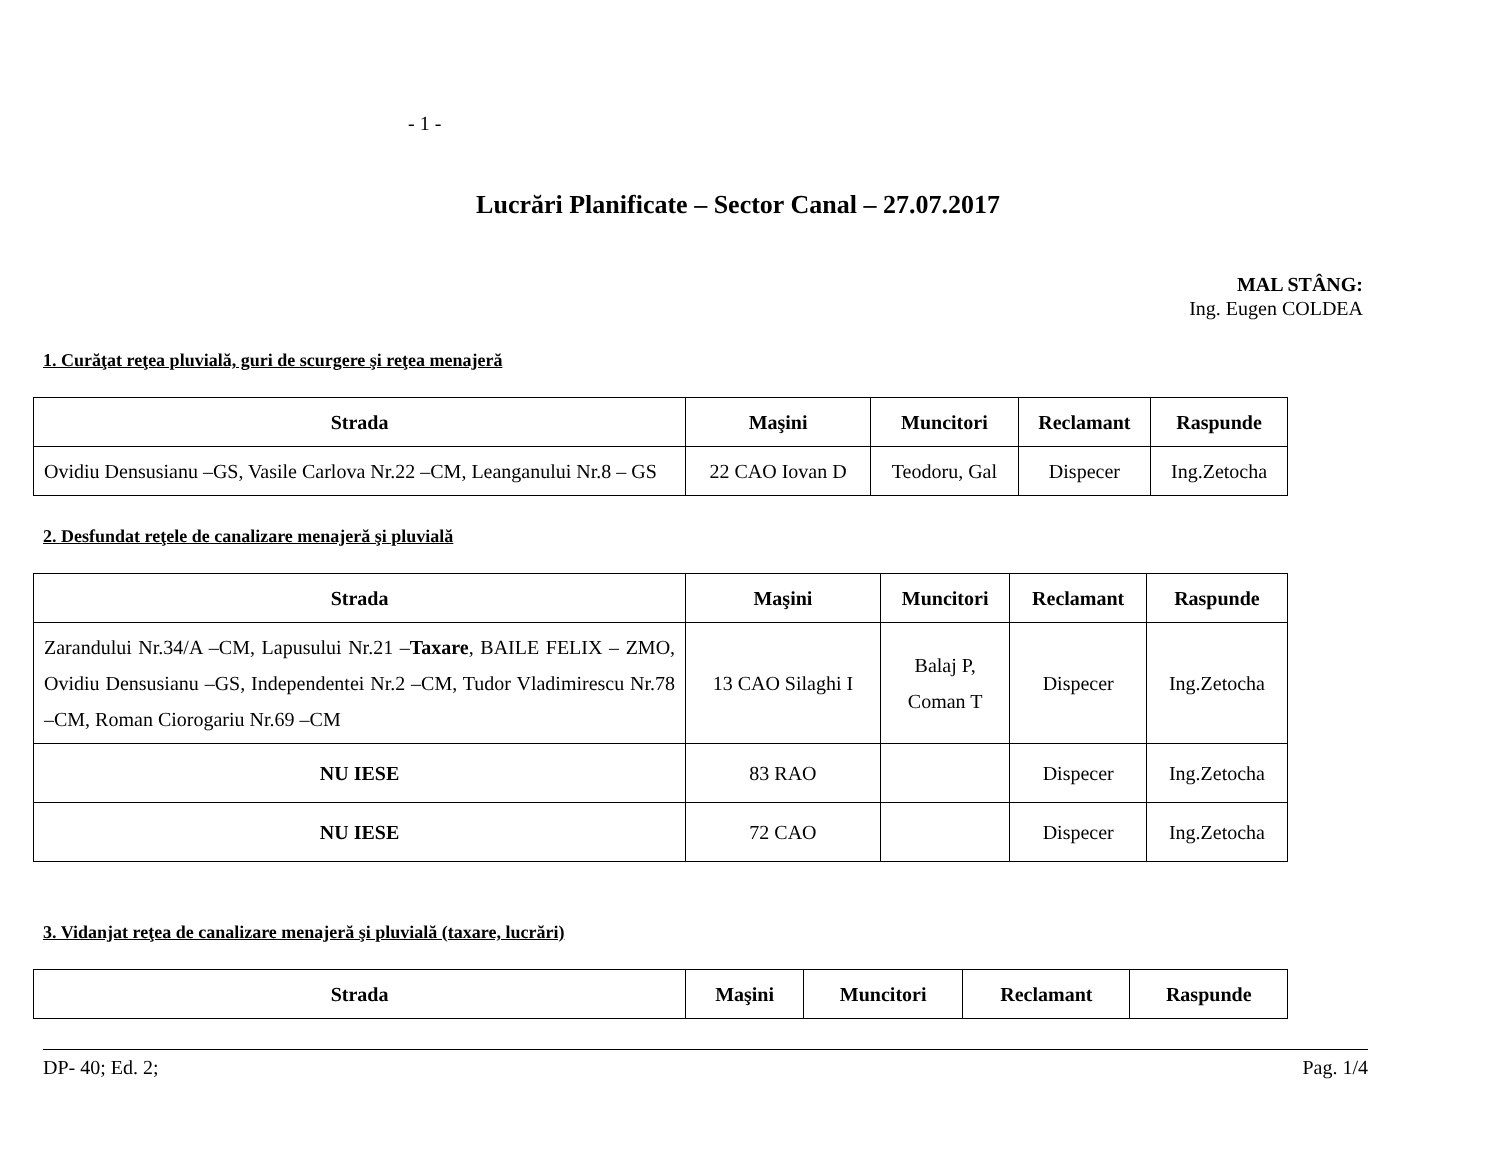- 1 -
Lucrări Planificate – Sector Canal – 27.07.2017
MAL STÂNG:
Ing. Eugen COLDEA
1. Curăţat reţea pluvială, guri de scurgere şi reţea menajeră
| Strada | Maşini | Muncitori | Reclamant | Raspunde |
| --- | --- | --- | --- | --- |
| Ovidiu Densusianu –GS, Vasile Carlova Nr.22 –CM, Leanganului Nr.8 – GS | 22 CAO Iovan D | Teodoru, Gal | Dispecer | Ing.Zetocha |
2. Desfundat reţele de canalizare menajeră şi pluvială
| Strada | Maşini | Muncitori | Reclamant | Raspunde |
| --- | --- | --- | --- | --- |
| Zarandului Nr.34/A –CM, Lapusului Nr.21 – Taxare , BAILE FELIX – ZMO, Ovidiu Densusianu –GS, Independentei Nr.2 –CM, Tudor Vladimirescu Nr.78 –CM, Roman Ciorogariu Nr.69 –CM | 13 CAO Silaghi I | Balaj P, Coman T | Dispecer | Ing.Zetocha |
| NU IESE | 83 RAO | | Dispecer | Ing.Zetocha |
| NU IESE | 72 CAO | | Dispecer | Ing.Zetocha |
3. Vidanjat reţea de canalizare menajeră şi pluvială (taxare, lucrări)
| Strada | Maşini | Muncitori | Reclamant | Raspunde |
| --- | --- | --- | --- | --- |
DP- 40; Ed. 2; Pag. 1/4